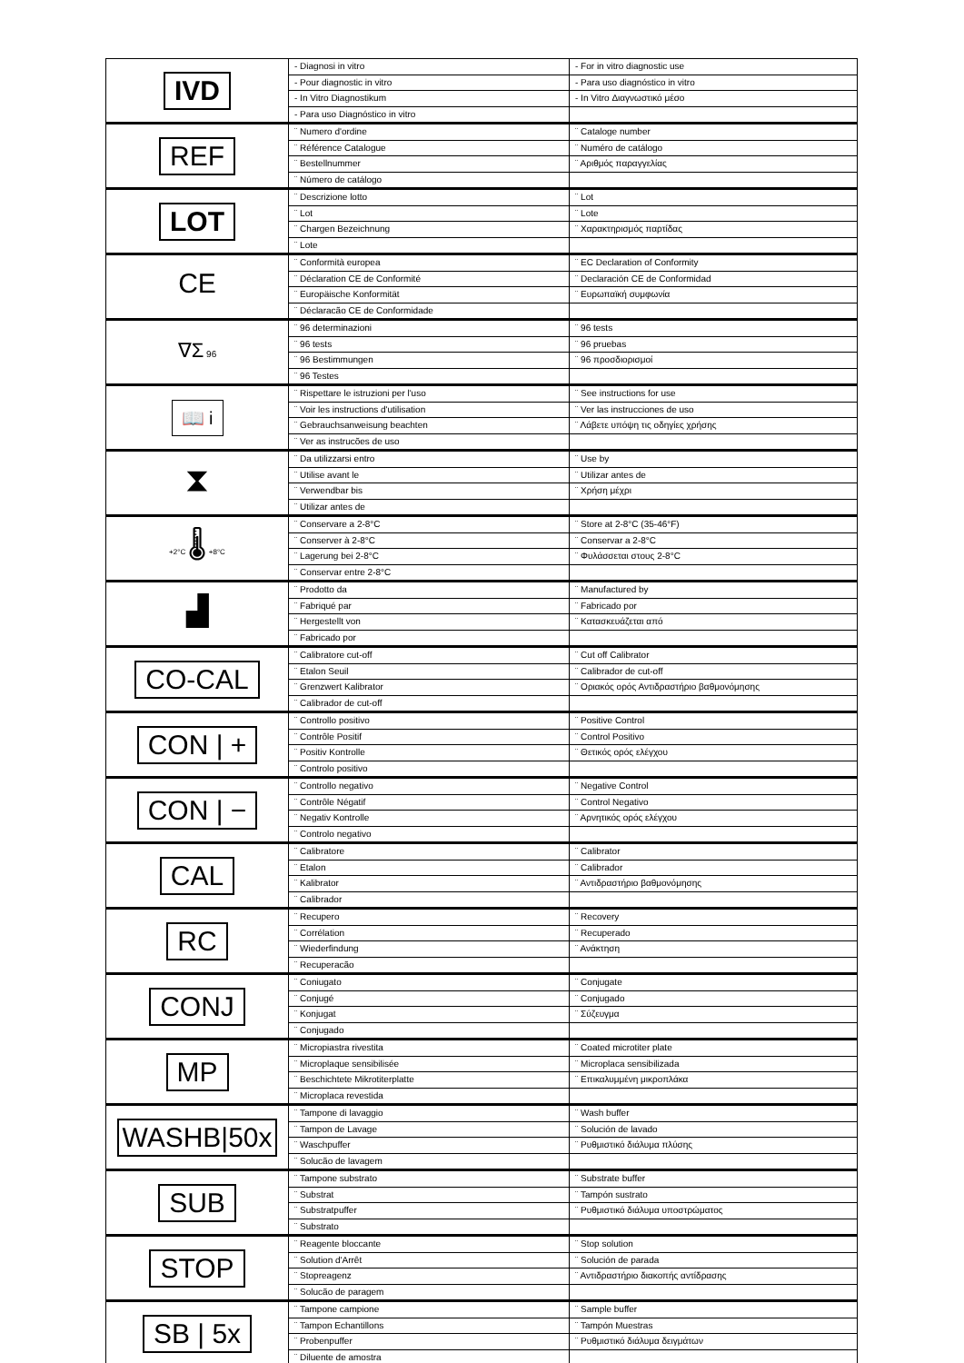| IVD | - Diagnosi in vitro | - For in vitro diagnostic use |
| | - Pour diagnostic in vitro | - Para uso diagnóstico in vitro |
| | - In Vitro Diagnostikum | - In Vitro Διαγνωστικό μέσο |
| | - Para uso Diagnóstico in vitro | |
| REF | ¨ Numero d'ordine | ¨ Cataloge number |
| | ¨ Référence Catalogue | ¨ Numéro de catálogo |
| | ¨ Bestellnummer | ¨ Αριθμός παραγγελίας |
| | ¨ Número de catálogo | |
| LOT | ¨ Descrizione lotto | ¨ Lot |
| | ¨ Lot | ¨ Lote |
| | ¨ Chargen Bezeichnung | ¨ Χαρακτηρισμός παρτίδας |
| | ¨ Lote | |
| CE | ¨ Conformità europea | ¨ EC Declaration of Conformity |
| | ¨ Déclaration CE de Conformité | ¨ Declaración CE de Conformidad |
| | ¨ Europäische Konformität | ¨ Ευρωπαϊκή συμφωνία |
| | ¨ Déclaracão CE de Conformidade | |
| ∇Σ 96 | ¨ 96 determinazioni | ¨ 96 tests |
| | ¨ 96 tests | ¨ 96 pruebas |
| | ¨ 96 Bestimmungen | ¨ 96 προσδιορισμοί |
| | ¨ 96 Testes | |
| 📖 i | ¨ Rispettare le istruzioni per l'uso | ¨ See instructions for use |
| | ¨ Voir les instructions d'utilisation | ¨ Ver las instrucciones de uso |
| | ¨ Gebrauchsanweisung beachten | ¨ Λάβετε υπόψη τις οδηγίες χρήσης |
| | ¨ Ver as instrucões de uso | |
| ⧗ | ¨ Da utilizzarsi entro | ¨ Use by |
| | ¨ Utilise avant le | ¨ Utilizar antes de |
| | ¨ Verwendbar bis | ¨ Χρήση μέχρι |
| | ¨ Utilizar antes de | |
| +2°C 🌡 +8°C | ¨ Conservare a 2-8°C | ¨ Store at 2-8°C (35-46°F) |
| | ¨ Conserver à 2-8°C | ¨ Conservar a 2-8°C |
| | ¨ Lagerung bei 2-8°C | ¨ Φυλάσσεται στους 2-8°C |
| | ¨ Conservar entre 2-8°C | |
| ▟ | ¨ Prodotto da | ¨ Manufactured by |
| | ¨ Fabriqué par | ¨ Fabricado por |
| | ¨ Hergestellt von | ¨ Κατασκευάζεται από |
| | ¨ Fabricado por | |
| CO-CAL | ¨ Calibratore cut-off | ¨ Cut off Calibrator |
| | ¨ Etalon Seuil | ¨ Calibrador de cut-off |
| | ¨ Grenzwert Kalibrator | ¨ Οριακός ορός Αντιδραστήριο βαθμονόμησης |
| | ¨ Calibrador de cut-off | |
| CON / + | ¨ Controllo positivo | ¨ Positive Control |
| | ¨ Contrôle Positif | ¨ Control Positivo |
| | ¨ Positiv Kontrolle | ¨ Θετικός ορός ελέγχου |
| | ¨ Controlo positivo | |
| CON / − | ¨ Controllo negativo | ¨ Negative Control |
| | ¨ Contrôle Négatif | ¨ Control Negativo |
| | ¨ Negativ Kontrolle | ¨ Αρνητικός ορός ελέγχου |
| | ¨ Controlo negativo | |
| CAL | ¨ Calibratore | ¨ Calibrator |
| | ¨ Etalon | ¨ Calibrador |
| | ¨ Kalibrator | ¨ Αντιδραστήριο βαθμονόμησης |
| | ¨ Calibrador | |
| RC | ¨ Recupero | ¨ Recovery |
| | ¨ Corrélation | ¨ Recuperado |
| | ¨ Wiederfindung | ¨ Ανάκτηση |
| | ¨ Recuperacão | |
| CONJ | ¨ Coniugato | ¨ Conjugate |
| | ¨ Conjugé | ¨ Conjugado |
| | ¨ Konjugat | ¨ Σύζευγμα |
| | ¨ Conjugado | |
| MP | ¨ Micropiastra rivestita | ¨ Coated microtiter plate |
| | ¨ Microplaque sensibilisée | ¨ Microplaca sensibilizada |
| | ¨ Beschichtete Mikrotiterplatte | ¨ Επικαλυμμένη μικροπλάκα |
| | ¨ Microplaca revestida | |
| WASHB/50x | ¨ Tampone di lavaggio | ¨ Wash buffer |
| | ¨ Tampon de Lavage | ¨ Solución de lavado |
| | ¨ Waschpuffer | ¨ Ρυθμιστικό διάλυμα πλύσης |
| | ¨ Solucão de lavagem | |
| SUB | ¨ Tampone substrato | ¨ Substrate buffer |
| | ¨ Substrat | ¨ Tampón sustrato |
| | ¨ Substratpuffer | ¨ Ρυθμιστικό διάλυμα υποστρώματος |
| | ¨ Substrato | |
| STOP | ¨ Reagente bloccante | ¨ Stop solution |
| | ¨ Solution d'Arrêt | ¨ Solución de parada |
| | ¨ Stopreagenz | ¨ Αντιδραστήριο διακοπής αντίδρασης |
| | ¨ Solucão de paragem | |
| SB / 5x | ¨ Tampone campione | ¨ Sample buffer |
| | ¨ Tampon Echantillons | ¨ Tampón Muestras |
| | ¨ Probenpuffer | ¨ Ρυθμιστικό διάλυμα δειγμάτων |
| | ¨ Diluente de amostra | |